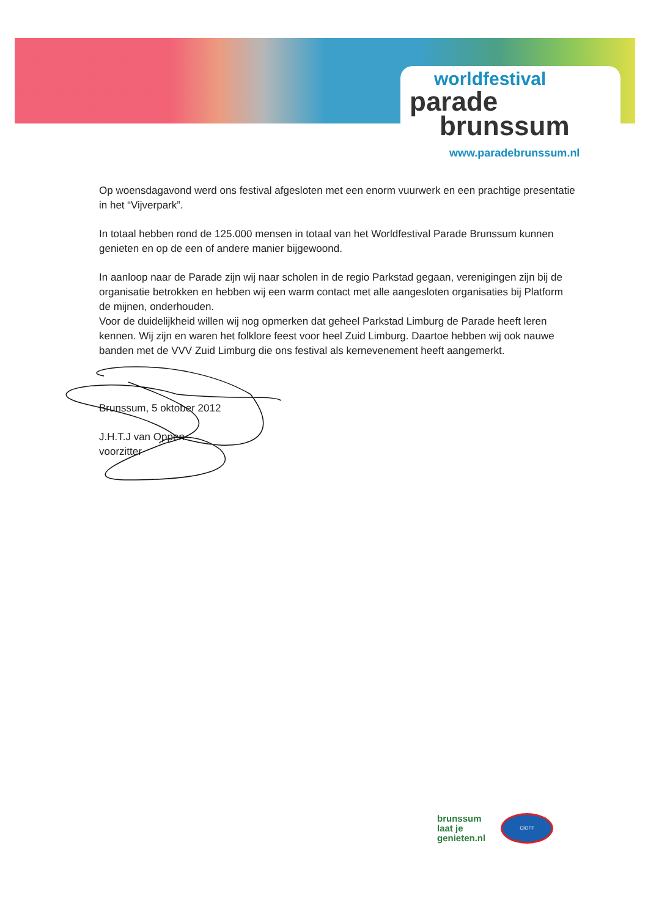worldfestival
parade
brunssum
www.paradebrunssum.nl
Op woensdagavond werd ons festival afgesloten met een enorm vuurwerk en een prachtige presentatie in het “Vijverpark”.
In totaal hebben rond de 125.000 mensen in totaal van het Worldfestival Parade Brunssum kunnen genieten en op de een of andere manier bijgewoond.
In aanloop naar de Parade zijn wij naar scholen in de regio Parkstad gegaan, verenigingen zijn bij de organisatie betrokken en hebben wij een warm contact met alle aangesloten organisaties bij Platform de mijnen, onderhouden.
Voor de duidelijkheid willen wij nog opmerken dat geheel Parkstad Limburg de Parade heeft leren kennen. Wij zijn en waren het folklore feest voor heel Zuid Limburg. Daartoe hebben wij ook nauwe banden met de VVV Zuid Limburg die ons festival als kernevenement heeft aangemerkt.
Brunssum, 5 oktober 2012
J.H.T.J van Oppen
voorzitter
brunssum
laat je
genieten.nl
CIOFF